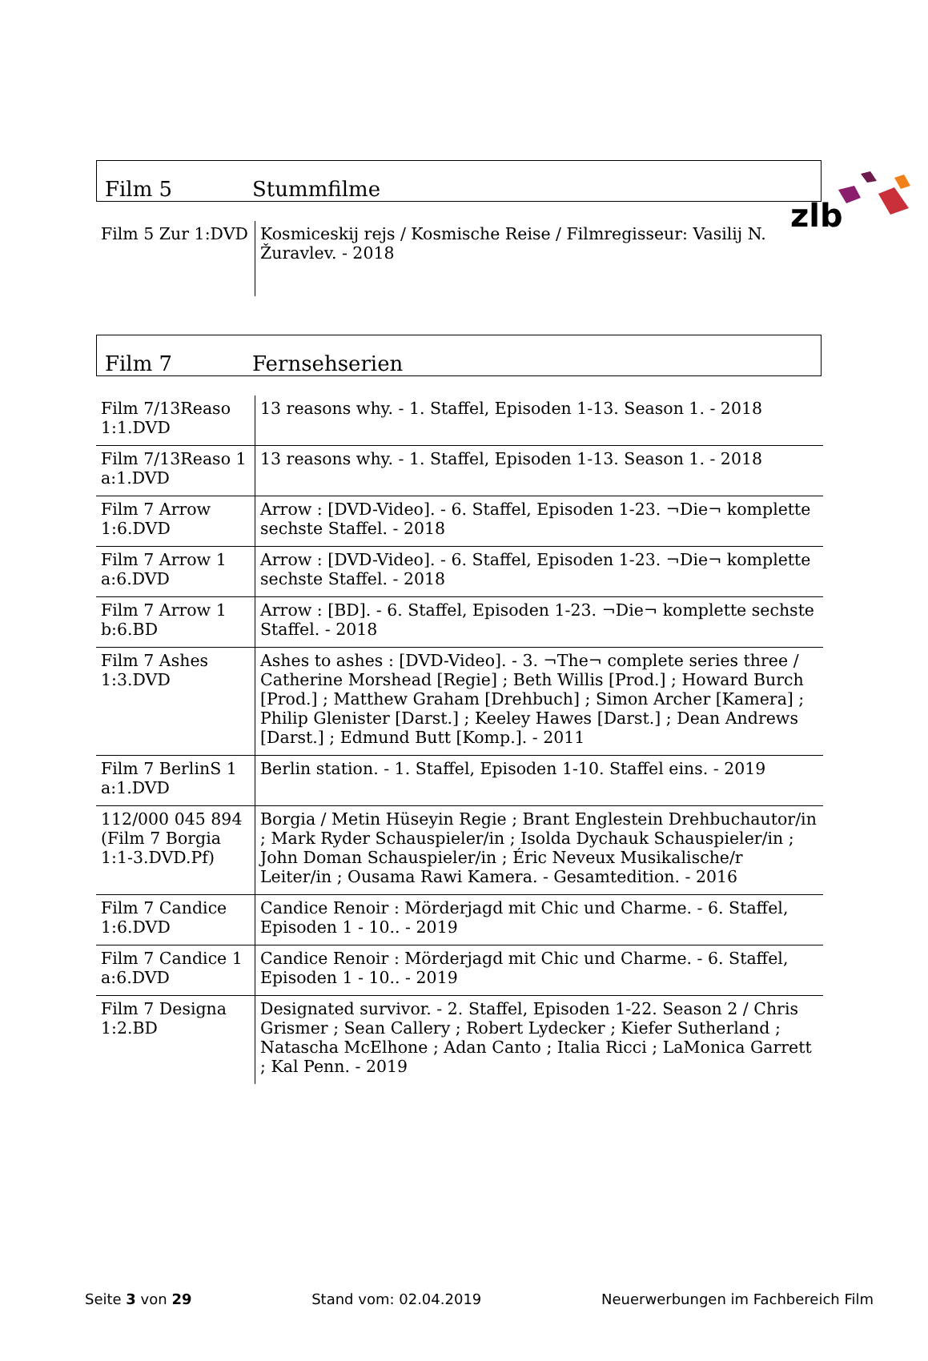zlb
Film 5 Stummfilme
| Film 5 Zur 1:DVD | Kosmiceskij rejs / Kosmische Reise / Filmregisseur: Vasilij N. Žuravlev. - 2018 |
Film 7 Fernsehserien
| Film 7/13Reaso 1:1.DVD | 13 reasons why. - 1. Staffel, Episoden 1-13. Season 1. - 2018 |
| Film 7/13Reaso 1 a:1.DVD | 13 reasons why. - 1. Staffel, Episoden 1-13. Season 1. - 2018 |
| Film 7 Arrow 1:6.DVD | Arrow : [DVD-Video]. - 6. Staffel, Episoden 1-23. ¬Die¬ komplette sechste Staffel. - 2018 |
| Film 7 Arrow 1 a:6.DVD | Arrow : [DVD-Video]. - 6. Staffel, Episoden 1-23. ¬Die¬ komplette sechste Staffel. - 2018 |
| Film 7 Arrow 1 b:6.BD | Arrow : [BD]. - 6. Staffel, Episoden 1-23. ¬Die¬ komplette sechste Staffel. - 2018 |
| Film 7 Ashes 1:3.DVD | Ashes to ashes : [DVD-Video]. - 3. ¬The¬ complete series three / Catherine Morshead [Regie] ; Beth Willis [Prod.] ; Howard Burch [Prod.] ; Matthew Graham [Drehbuch] ; Simon Archer [Kamera] ; Philip Glenister [Darst.] ; Keeley Hawes [Darst.] ; Dean Andrews [Darst.] ; Edmund Butt [Komp.]. - 2011 |
| Film 7 BerlinS 1 a:1.DVD | Berlin station. - 1. Staffel, Episoden 1-10. Staffel eins. - 2019 |
| 112/000 045 894 (Film 7 Borgia 1:1-3.DVD.Pf) | Borgia / Metin Hüseyin Regie ; Brant Englestein Drehbuchautor/in ; Mark Ryder Schauspieler/in ; Isolda Dychauk Schauspieler/in ; John Doman Schauspieler/in ; Éric Neveux Musikalische/r Leiter/in ; Ousama Rawi Kamera. - Gesamtedition. - 2016 |
| Film 7 Candice 1:6.DVD | Candice Renoir : Mörderjagd mit Chic und Charme. - 6. Staffel, Episoden 1 - 10.. - 2019 |
| Film 7 Candice 1 a:6.DVD | Candice Renoir : Mörderjagd mit Chic und Charme. - 6. Staffel, Episoden 1 - 10.. - 2019 |
| Film 7 Designa 1:2.BD | Designated survivor. - 2. Staffel, Episoden 1-22. Season 2 / Chris Grismer ; Sean Callery ; Robert Lydecker ; Kiefer Sutherland ; Natascha McElhone ; Adan Canto ; Italia Ricci ; LaMonica Garrett ; Kal Penn. - 2019 |
Seite 3 von 29 Stand vom: 02.04.2019 Neuerwerbungen im Fachbereich Film